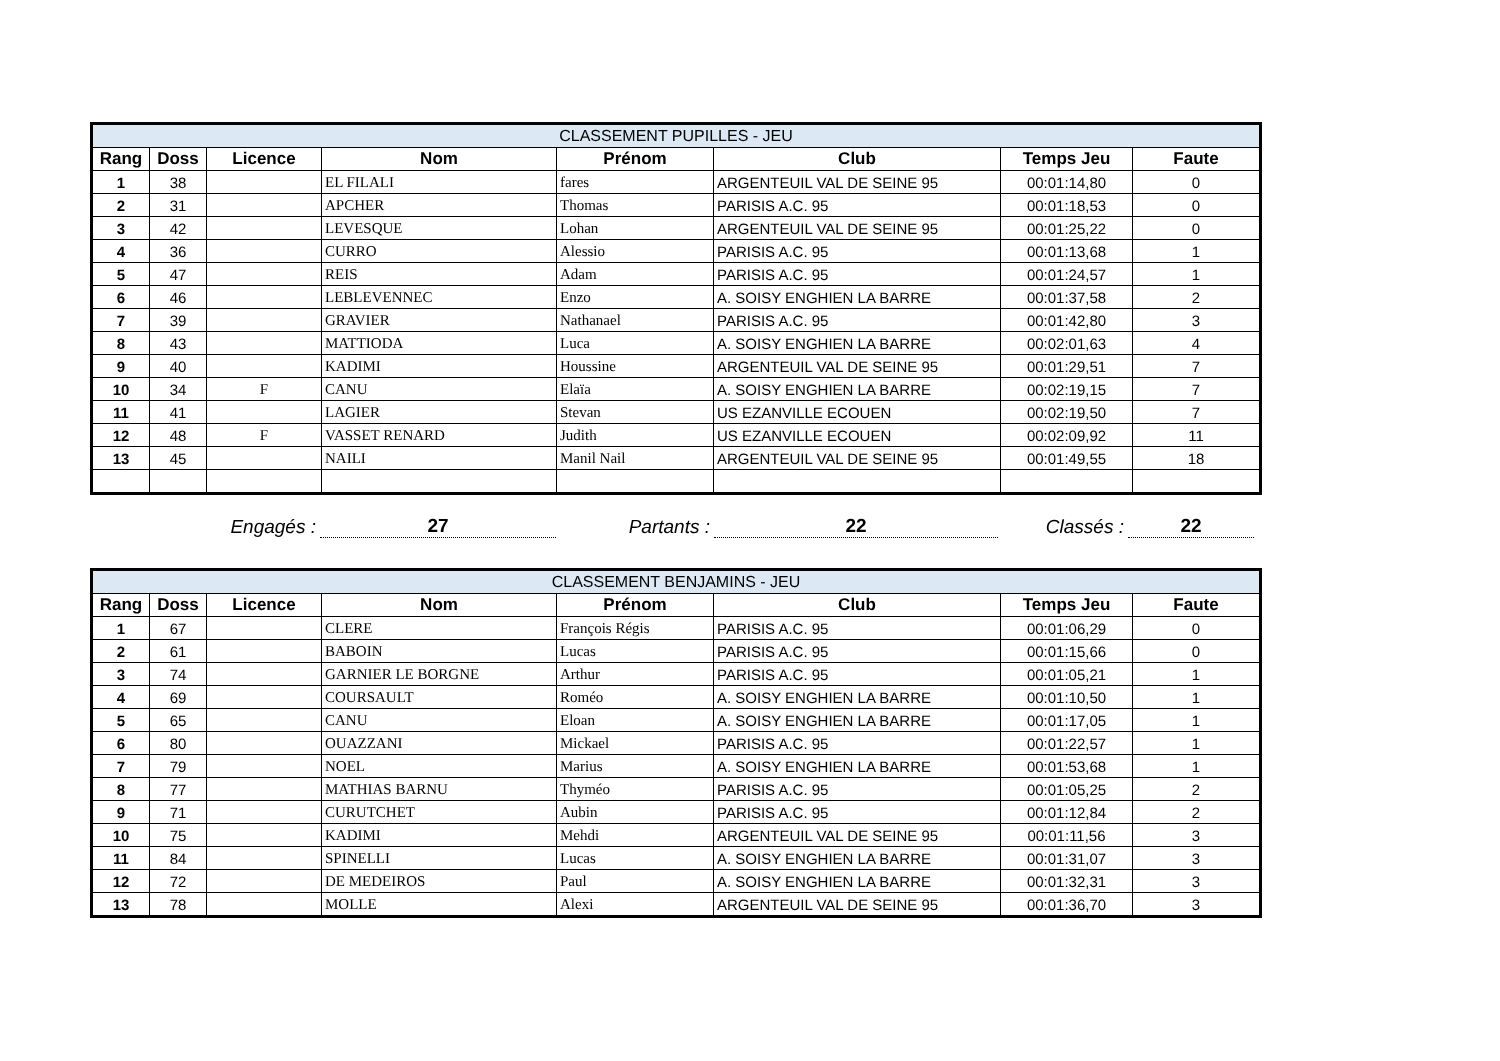| CLASSEMENT PUPILLES - JEU | | | | | | | |
| --- | --- | --- | --- | --- | --- | --- | --- |
| Rang | Doss | Licence | Nom | Prénom | Club | Temps Jeu | Faute |
| 1 | 38 | | EL FILALI | fares | ARGENTEUIL VAL DE SEINE 95 | 00:01:14,80 | 0 |
| 2 | 31 | | APCHER | Thomas | PARISIS A.C. 95 | 00:01:18,53 | 0 |
| 3 | 42 | | LEVESQUE | Lohan | ARGENTEUIL VAL DE SEINE 95 | 00:01:25,22 | 0 |
| 4 | 36 | | CURRO | Alessio | PARISIS A.C. 95 | 00:01:13,68 | 1 |
| 5 | 47 | | REIS | Adam | PARISIS A.C. 95 | 00:01:24,57 | 1 |
| 6 | 46 | | LEBLEVENNEC | Enzo | A. SOISY ENGHIEN LA BARRE | 00:01:37,58 | 2 |
| 7 | 39 | | GRAVIER | Nathanael | PARISIS A.C. 95 | 00:01:42,80 | 3 |
| 8 | 43 | | MATTIODA | Luca | A. SOISY ENGHIEN LA BARRE | 00:02:01,63 | 4 |
| 9 | 40 | | KADIMI | Houssine | ARGENTEUIL VAL DE SEINE 95 | 00:01:29,51 | 7 |
| 10 | 34 | F | CANU | Elaïa | A. SOISY ENGHIEN LA BARRE | 00:02:19,15 | 7 |
| 11 | 41 | | LAGIER | Stevan | US EZANVILLE ECOUEN | 00:02:19,50 | 7 |
| 12 | 48 | F | VASSET RENARD | Judith | US EZANVILLE ECOUEN | 00:02:09,92 | 11 |
| 13 | 45 | | NAILI | Manil Nail | ARGENTEUIL VAL DE SEINE 95 | 00:01:49,55 | 18 |
Engagés :
27
Partants :
22
Classés :
22
| CLASSEMENT BENJAMINS - JEU | | | | | | | |
| --- | --- | --- | --- | --- | --- | --- | --- |
| Rang | Doss | Licence | Nom | Prénom | Club | Temps Jeu | Faute |
| 1 | 67 | | CLERE | François Régis | PARISIS A.C. 95 | 00:01:06,29 | 0 |
| 2 | 61 | | BABOIN | Lucas | PARISIS A.C. 95 | 00:01:15,66 | 0 |
| 3 | 74 | | GARNIER LE BORGNE | Arthur | PARISIS A.C. 95 | 00:01:05,21 | 1 |
| 4 | 69 | | COURSAULT | Roméo | A. SOISY ENGHIEN LA BARRE | 00:01:10,50 | 1 |
| 5 | 65 | | CANU | Eloan | A. SOISY ENGHIEN LA BARRE | 00:01:17,05 | 1 |
| 6 | 80 | | OUAZZANI | Mickael | PARISIS A.C. 95 | 00:01:22,57 | 1 |
| 7 | 79 | | NOEL | Marius | A. SOISY ENGHIEN LA BARRE | 00:01:53,68 | 1 |
| 8 | 77 | | MATHIAS BARNU | Thyméo | PARISIS A.C. 95 | 00:01:05,25 | 2 |
| 9 | 71 | | CURUTCHET | Aubin | PARISIS A.C. 95 | 00:01:12,84 | 2 |
| 10 | 75 | | KADIMI | Mehdi | ARGENTEUIL VAL DE SEINE 95 | 00:01:11,56 | 3 |
| 11 | 84 | | SPINELLI | Lucas | A. SOISY ENGHIEN LA BARRE | 00:01:31,07 | 3 |
| 12 | 72 | | DE MEDEIROS | Paul | A. SOISY ENGHIEN LA BARRE | 00:01:32,31 | 3 |
| 13 | 78 | | MOLLE | Alexi | ARGENTEUIL VAL DE SEINE 95 | 00:01:36,70 | 3 |